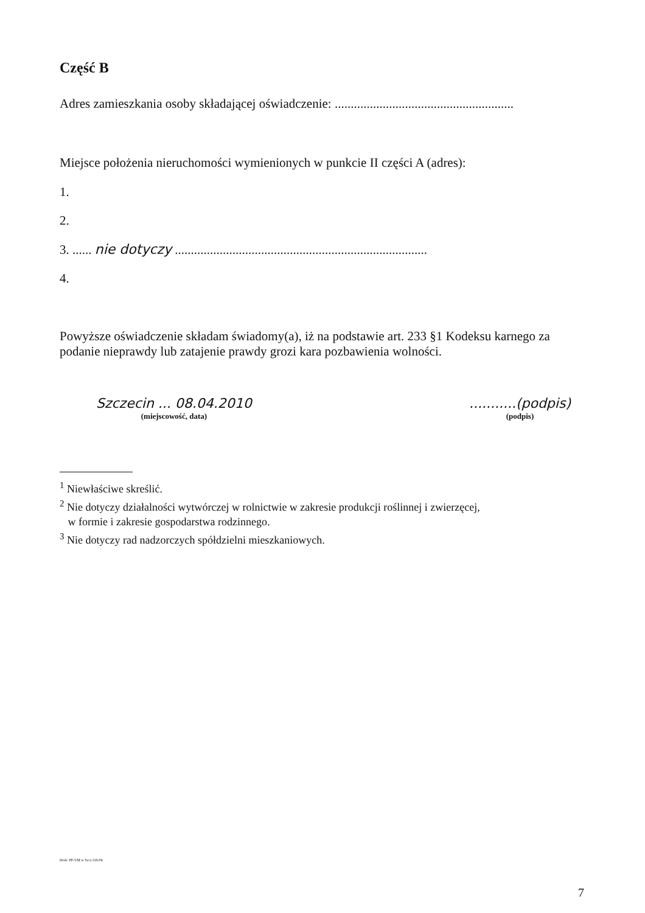Część B
Adres zamieszkania osoby składającej oświadczenie: ........................................................
Miejsce położenia nieruchomości wymienionych w punkcie II części A (adres):
1.
2.
3. ...... nie dotyczy ...............................................................................
4.
Powyższe oświadczenie składam świadomy(a), iż na podstawie art. 233 §1 Kodeksu karnego za podanie nieprawdy lub zatajenie prawdy grozi kara pozbawienia wolności.
Szczecin ... 08.04.2010
(miejscowość, data)
...........(podpis)
(podpis)
<sup>1</sup> Niewłaściwe skreślić.
<sup>2</sup> Nie dotyczy działalności wytwórczej w rolnictwie w zakresie produkcji roślinnej i zwierzęcej,
w formie i zakresie gospodarstwa rodzinnego.
<sup>3</sup> Nie dotyczy rad nadzorczych spółdzielni mieszkaniowych.
Druk: PP-UM w Szcz.526/04
7